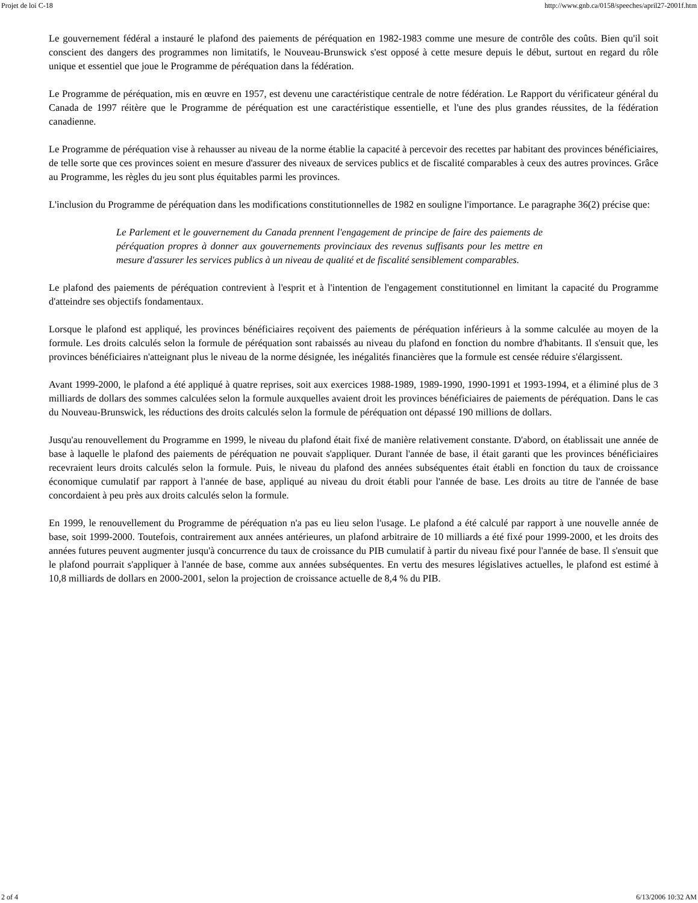Projet de loi C-18 http://www.gnb.ca/0158/speeches/april27-2001f.htm
Le gouvernement fédéral a instauré le plafond des paiements de péréquation en 1982-1983 comme une mesure de contrôle des coûts. Bien qu'il soit conscient des dangers des programmes non limitatifs, le Nouveau-Brunswick s'est opposé à cette mesure depuis le début, surtout en regard du rôle unique et essentiel que joue le Programme de péréquation dans la fédération.
Le Programme de péréquation, mis en œuvre en 1957, est devenu une caractéristique centrale de notre fédération. Le Rapport du vérificateur général du Canada de 1997 réitère que le Programme de péréquation est une caractéristique essentielle, et l'une des plus grandes réussites, de la fédération canadienne.
Le Programme de péréquation vise à rehausser au niveau de la norme établie la capacité à percevoir des recettes par habitant des provinces bénéficiaires, de telle sorte que ces provinces soient en mesure d'assurer des niveaux de services publics et de fiscalité comparables à ceux des autres provinces. Grâce au Programme, les règles du jeu sont plus équitables parmi les provinces.
L'inclusion du Programme de péréquation dans les modifications constitutionnelles de 1982 en souligne l'importance. Le paragraphe 36(2) précise que:
Le Parlement et le gouvernement du Canada prennent l'engagement de principe de faire des paiements de péréquation propres à donner aux gouvernements provinciaux des revenus suffisants pour les mettre en mesure d'assurer les services publics à un niveau de qualité et de fiscalité sensiblement comparables.
Le plafond des paiements de péréquation contrevient à l'esprit et à l'intention de l'engagement constitutionnel en limitant la capacité du Programme d'atteindre ses objectifs fondamentaux.
Lorsque le plafond est appliqué, les provinces bénéficiaires reçoivent des paiements de péréquation inférieurs à la somme calculée au moyen de la formule. Les droits calculés selon la formule de péréquation sont rabaissés au niveau du plafond en fonction du nombre d'habitants. Il s'ensuit que, les provinces bénéficiaires n'atteignant plus le niveau de la norme désignée, les inégalités financières que la formule est censée réduire s'élargissent.
Avant 1999-2000, le plafond a été appliqué à quatre reprises, soit aux exercices 1988-1989, 1989-1990, 1990-1991 et 1993-1994, et a éliminé plus de 3 milliards de dollars des sommes calculées selon la formule auxquelles avaient droit les provinces bénéficiaires de paiements de péréquation. Dans le cas du Nouveau-Brunswick, les réductions des droits calculés selon la formule de péréquation ont dépassé 190 millions de dollars.
Jusqu'au renouvellement du Programme en 1999, le niveau du plafond était fixé de manière relativement constante. D'abord, on établissait une année de base à laquelle le plafond des paiements de péréquation ne pouvait s'appliquer. Durant l'année de base, il était garanti que les provinces bénéficiaires recevraient leurs droits calculés selon la formule. Puis, le niveau du plafond des années subséquentes était établi en fonction du taux de croissance économique cumulatif par rapport à l'année de base, appliqué au niveau du droit établi pour l'année de base. Les droits au titre de l'année de base concordaient à peu près aux droits calculés selon la formule.
En 1999, le renouvellement du Programme de péréquation n'a pas eu lieu selon l'usage. Le plafond a été calculé par rapport à une nouvelle année de base, soit 1999-2000. Toutefois, contrairement aux années antérieures, un plafond arbitraire de 10 milliards a été fixé pour 1999-2000, et les droits des années futures peuvent augmenter jusqu'à concurrence du taux de croissance du PIB cumulatif à partir du niveau fixé pour l'année de base. Il s'ensuit que le plafond pourrait s'appliquer à l'année de base, comme aux années subséquentes. En vertu des mesures législatives actuelles, le plafond est estimé à 10,8 milliards de dollars en 2000-2001, selon la projection de croissance actuelle de 8,4 % du PIB.
2 of 4 6/13/2006 10:32 AM